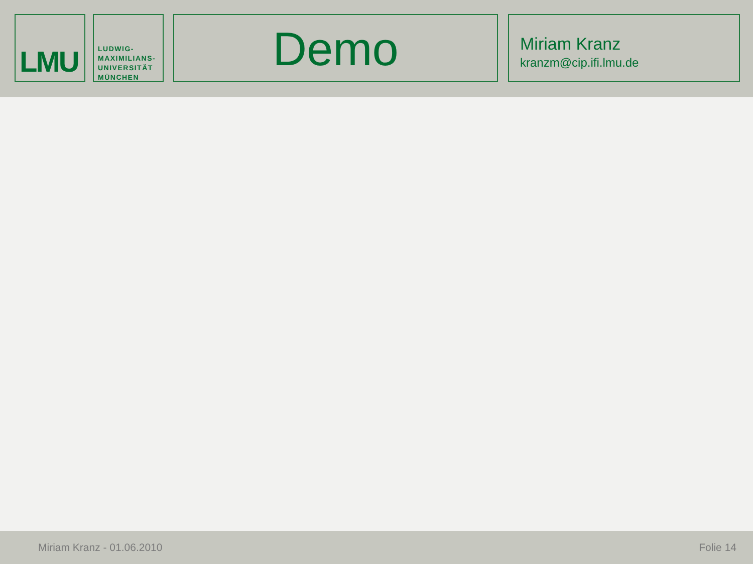LMU
LUDWIG-
MAXIMILIANS-
UNIVERSITÄT
MÜNCHEN
Demo
Miriam Kranz
kranzm@cip.ifi.lmu.de
Miriam Kranz - 01.06.2010 Folie 14